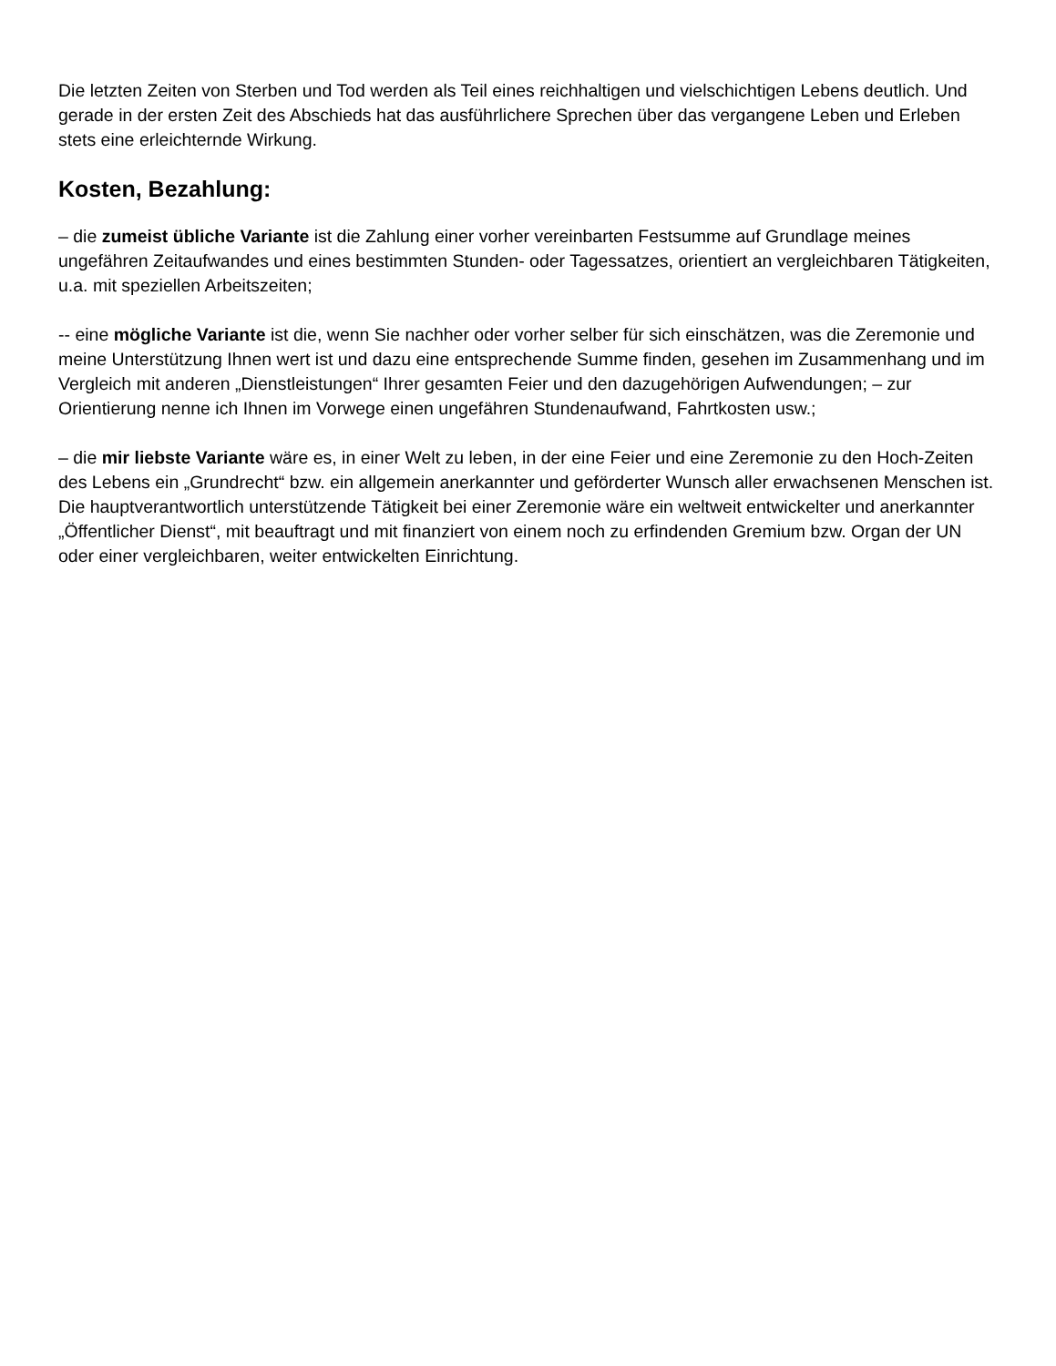Die letzten Zeiten von Sterben und Tod werden als Teil eines reichhaltigen und vielschichtigen Lebens deutlich. Und gerade in der ersten Zeit des Abschieds hat das ausführlichere Sprechen über das vergangene Leben und Erleben stets eine erleichternde Wirkung.
Kosten, Bezahlung:
– die zumeist übliche Variante ist die Zahlung einer vorher vereinbarten Festsumme auf Grundlage meines ungefähren Zeitaufwandes und eines bestimmten Stunden- oder Tagessatzes, orientiert an vergleichbaren Tätigkeiten, u.a. mit speziellen Arbeitszeiten;
-- eine mögliche Variante ist die, wenn Sie nachher oder vorher selber für sich einschätzen, was die Zeremonie und meine Unterstützung Ihnen wert ist und dazu eine entsprechende Summe finden, gesehen im Zusammenhang und im Vergleich mit anderen „Dienstleistungen“ Ihrer gesamten Feier und den dazugehörigen Aufwendungen; – zur Orientierung nenne ich Ihnen im Vorwege einen ungefähren Stundenaufwand, Fahrtkosten usw.;
– die mir liebste Variante wäre es, in einer Welt zu leben, in der eine Feier und eine Zeremonie zu den Hoch-Zeiten des Lebens ein „Grundrecht“ bzw. ein allgemein anerkannter und geförderter Wunsch aller erwachsenen Menschen ist. Die hauptverantwortlich unterstützende Tätigkeit bei einer Zeremonie wäre ein weltweit entwickelter und anerkannter „Öffentlicher Dienst“, mit beauftragt und mit finanziert von einem noch zu erfindenden Gremium bzw. Organ der UN oder einer vergleichbaren, weiter entwickelten Einrichtung.